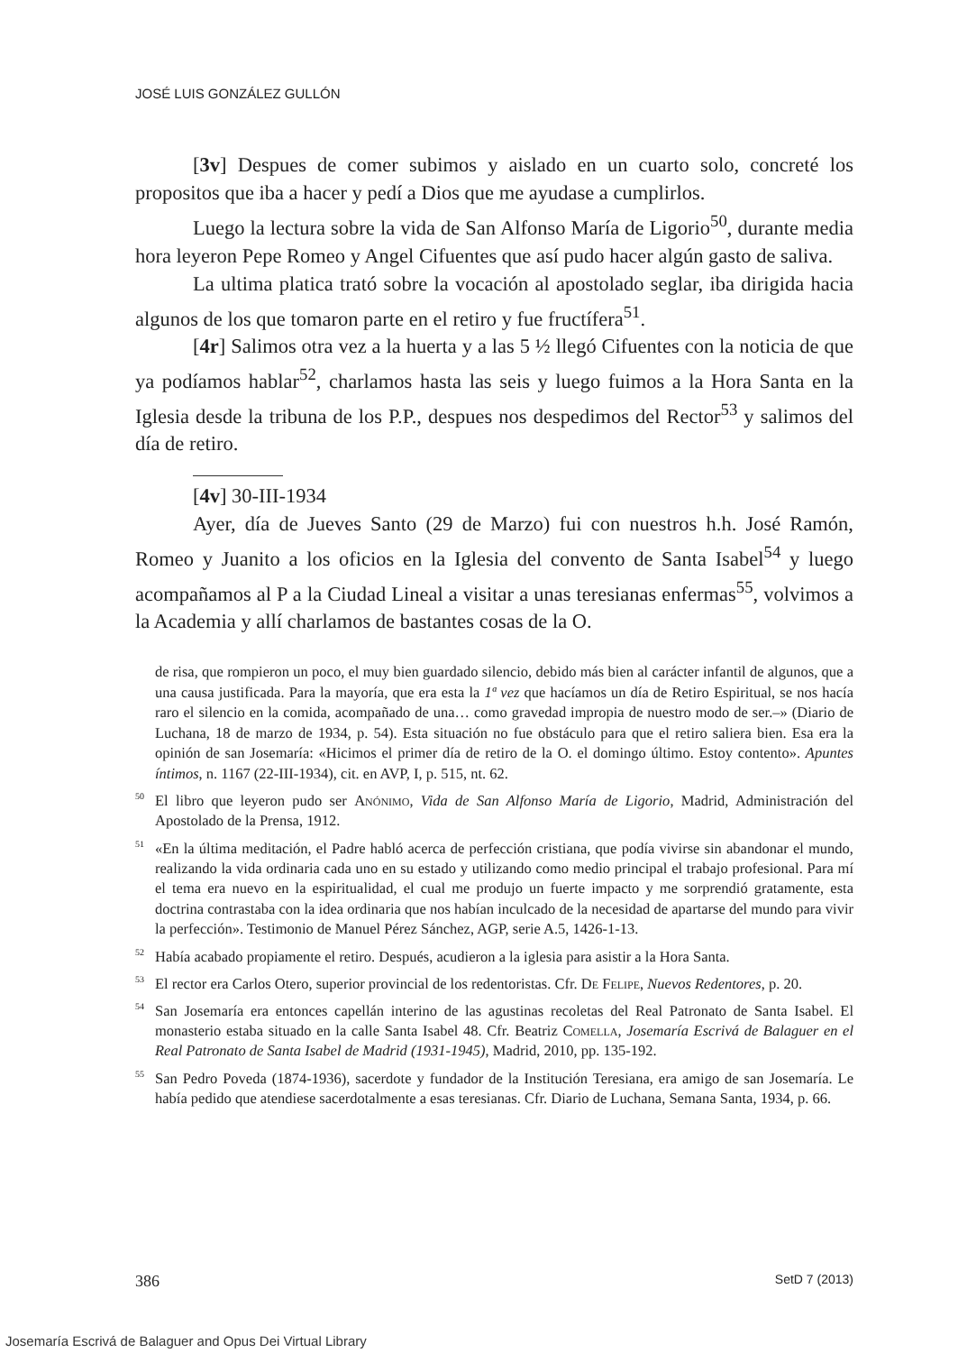JOSÉ LUIS GONZÁLEZ GULLÓN
[3v] Despues de comer subimos y aislado en un cuarto solo, concreté los propositos que iba a hacer y pedí a Dios que me ayudase a cumplirlos.
Luego la lectura sobre la vida de San Alfonso María de Ligorio<sup>50</sup>, durante media hora leyeron Pepe Romeo y Angel Cifuentes que así pudo hacer algún gasto de saliva.
La ultima platica trató sobre la vocación al apostolado seglar, iba dirigida hacia algunos de los que tomaron parte en el retiro y fue fructífera<sup>51</sup>.
[4r] Salimos otra vez a la huerta y a las 5 ½ llegó Cifuentes con la noticia de que ya podíamos hablar<sup>52</sup>, charlamos hasta las seis y luego fuimos a la Hora Santa en la Iglesia desde la tribuna de los P.P., despues nos despedimos del Rector<sup>53</sup> y salimos del día de retiro.
[4v] 30-III-1934
Ayer, día de Jueves Santo (29 de Marzo) fui con nuestros h.h. José Ramón, Romeo y Juanito a los oficios en la Iglesia del convento de Santa Isabel<sup>54</sup> y luego acompañamos al P a la Ciudad Lineal a visitar a unas teresianas enfermas<sup>55</sup>, volvimos a la Academia y allí charlamos de bastantes cosas de la O.
de risa, que rompieron un poco, el muy bien guardado silencio, debido más bien al carácter infantil de algunos, que a una causa justificada. Para la mayoría, que era esta la 1ª vez que hacíamos un día de Retiro Espiritual, se nos hacía raro el silencio en la comida, acompañado de una… como gravedad impropia de nuestro modo de ser.–» (Diario de Luchana, 18 de marzo de 1934, p. 54). Esta situación no fue obstáculo para que el retiro saliera bien. Esa era la opinión de san Josemaría: «Hicimos el primer día de retiro de la O. el domingo último. Estoy contento». Apuntes íntimos, n. 1167 (22-III-1934), cit. en AVP, I, p. 515, nt. 62.
<sup>50</sup> El libro que leyeron pudo ser Anónimo, Vida de San Alfonso María de Ligorio, Madrid, Administración del Apostolado de la Prensa, 1912.
<sup>51</sup> «En la última meditación, el Padre habló acerca de perfección cristiana, que podía vivirse sin abandonar el mundo, realizando la vida ordinaria cada uno en su estado y utilizando como medio principal el trabajo profesional. Para mí el tema era nuevo en la espiritualidad, el cual me produjo un fuerte impacto y me sorprendió gratamente, esta doctrina contrastaba con la idea ordinaria que nos habían inculcado de la necesidad de apartarse del mundo para vivir la perfección». Testimonio de Manuel Pérez Sánchez, AGP, serie A.5, 1426-1-13.
<sup>52</sup> Había acabado propiamente el retiro. Después, acudieron a la iglesia para asistir a la Hora Santa.
<sup>53</sup> El rector era Carlos Otero, superior provincial de los redentoristas. Cfr. De Felipe, Nuevos Redentores, p. 20.
<sup>54</sup> San Josemaría era entonces capellán interino de las agustinas recoletas del Real Patronato de Santa Isabel. El monasterio estaba situado en la calle Santa Isabel 48. Cfr. Beatriz Comella, Josemaría Escrivá de Balaguer en el Real Patronato de Santa Isabel de Madrid (1931-1945), Madrid, 2010, pp. 135-192.
<sup>55</sup> San Pedro Poveda (1874-1936), sacerdote y fundador de la Institución Teresiana, era amigo de san Josemaría. Le había pedido que atendiese sacerdotalmente a esas teresianas. Cfr. Diario de Luchana, Semana Santa, 1934, p. 66.
386 SetD 7 (2013)
Josemaría Escrivá de Balaguer and Opus Dei Virtual Library